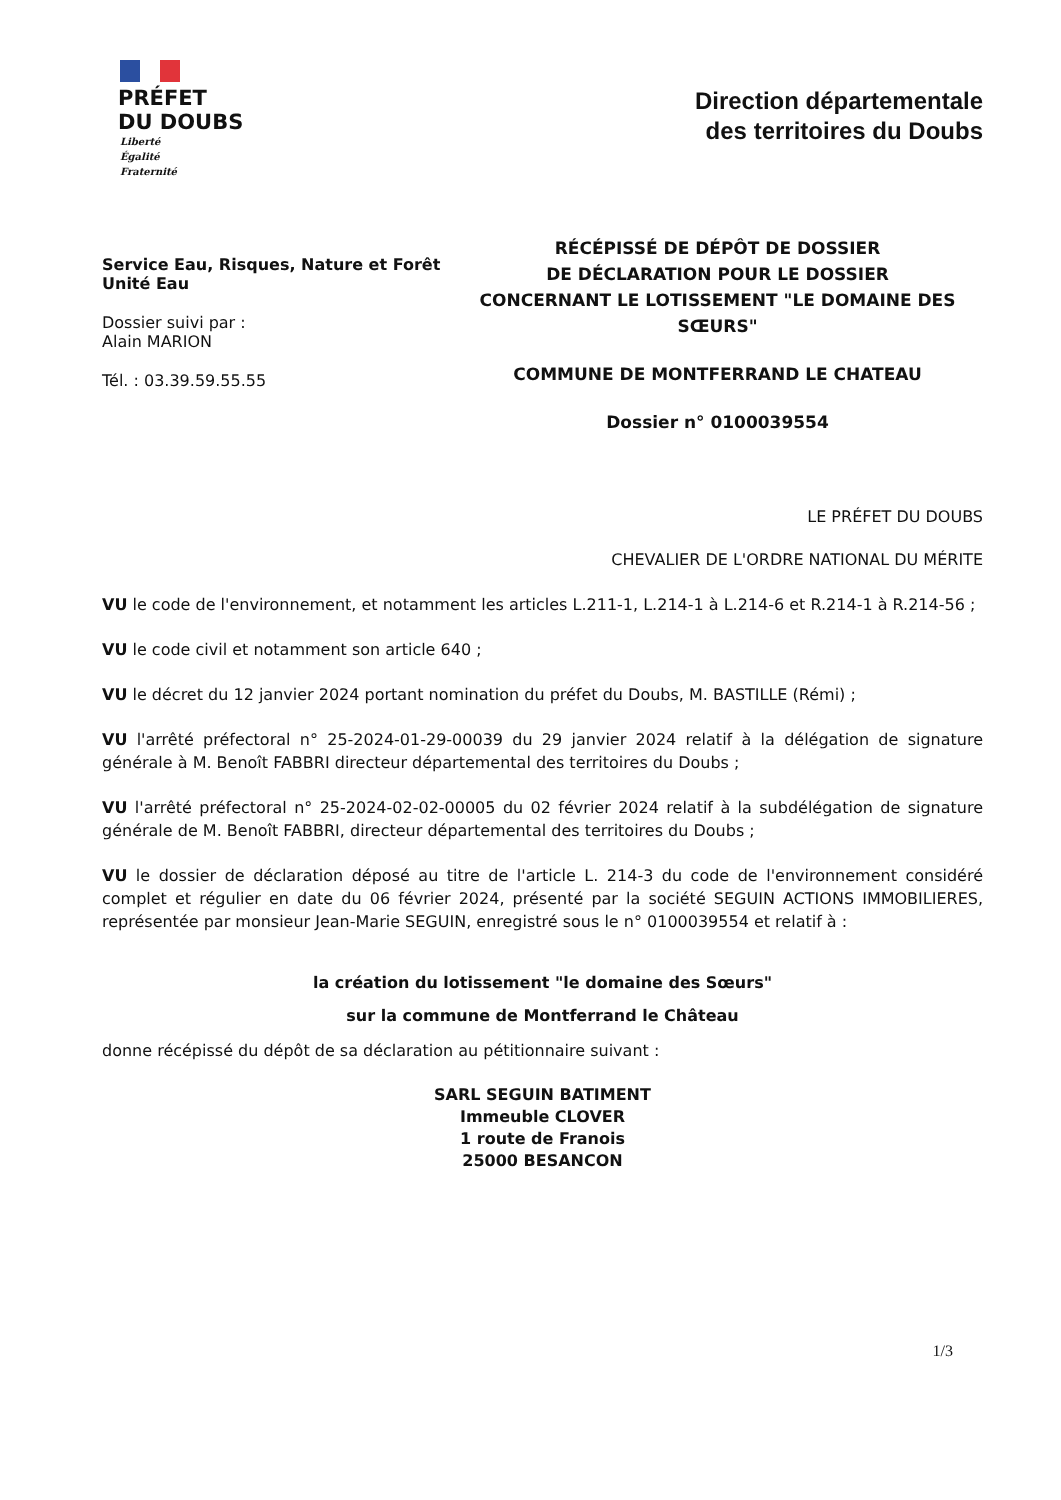PRÉFET
DU DOUBS
Liberté
Égalité
Fraternité
Direction départementale
des territoires du Doubs
Service Eau, Risques, Nature et Forêt
Unité Eau
Dossier suivi par :
Alain MARION
Tél. : 03.39.59.55.55
RÉCÉPISSÉ DE DÉPÔT DE DOSSIER
DE DÉCLARATION POUR LE DOSSIER
CONCERNANT LE LOTISSEMENT "LE DOMAINE DES SŒURS"
COMMUNE DE MONTFERRAND LE CHATEAU
Dossier n° 0100039554
LE PRÉFET DU DOUBS
CHEVALIER DE L'ORDRE NATIONAL DU MÉRITE
VU le code de l'environnement, et notamment les articles L.211-1, L.214-1 à L.214-6 et R.214-1 à R.214-56 ;
VU le code civil et notamment son article 640 ;
VU le décret du 12 janvier 2024 portant nomination du préfet du Doubs, M. BASTILLE (Rémi) ;
VU l'arrêté préfectoral n° 25-2024-01-29-00039 du 29 janvier 2024 relatif à la délégation de signature générale à M. Benoît FABBRI directeur départemental des territoires du Doubs ;
VU l'arrêté préfectoral n° 25-2024-02-02-00005 du 02 février 2024 relatif à la subdélégation de signature générale de M. Benoît FABBRI, directeur départemental des territoires du Doubs ;
VU le dossier de déclaration déposé au titre de l'article L. 214-3 du code de l'environnement considéré complet et régulier en date du 06 février 2024, présenté par la société SEGUIN ACTIONS IMMOBILIERES, représentée par monsieur Jean-Marie SEGUIN, enregistré sous le n° 0100039554 et relatif à :
la création du lotissement "le domaine des Sœurs"
sur la commune de Montferrand le Château
donne récépissé du dépôt de sa déclaration au pétitionnaire suivant :
SARL SEGUIN BATIMENT
Immeuble CLOVER
1 route de Franois
25000 BESANCON
1/3